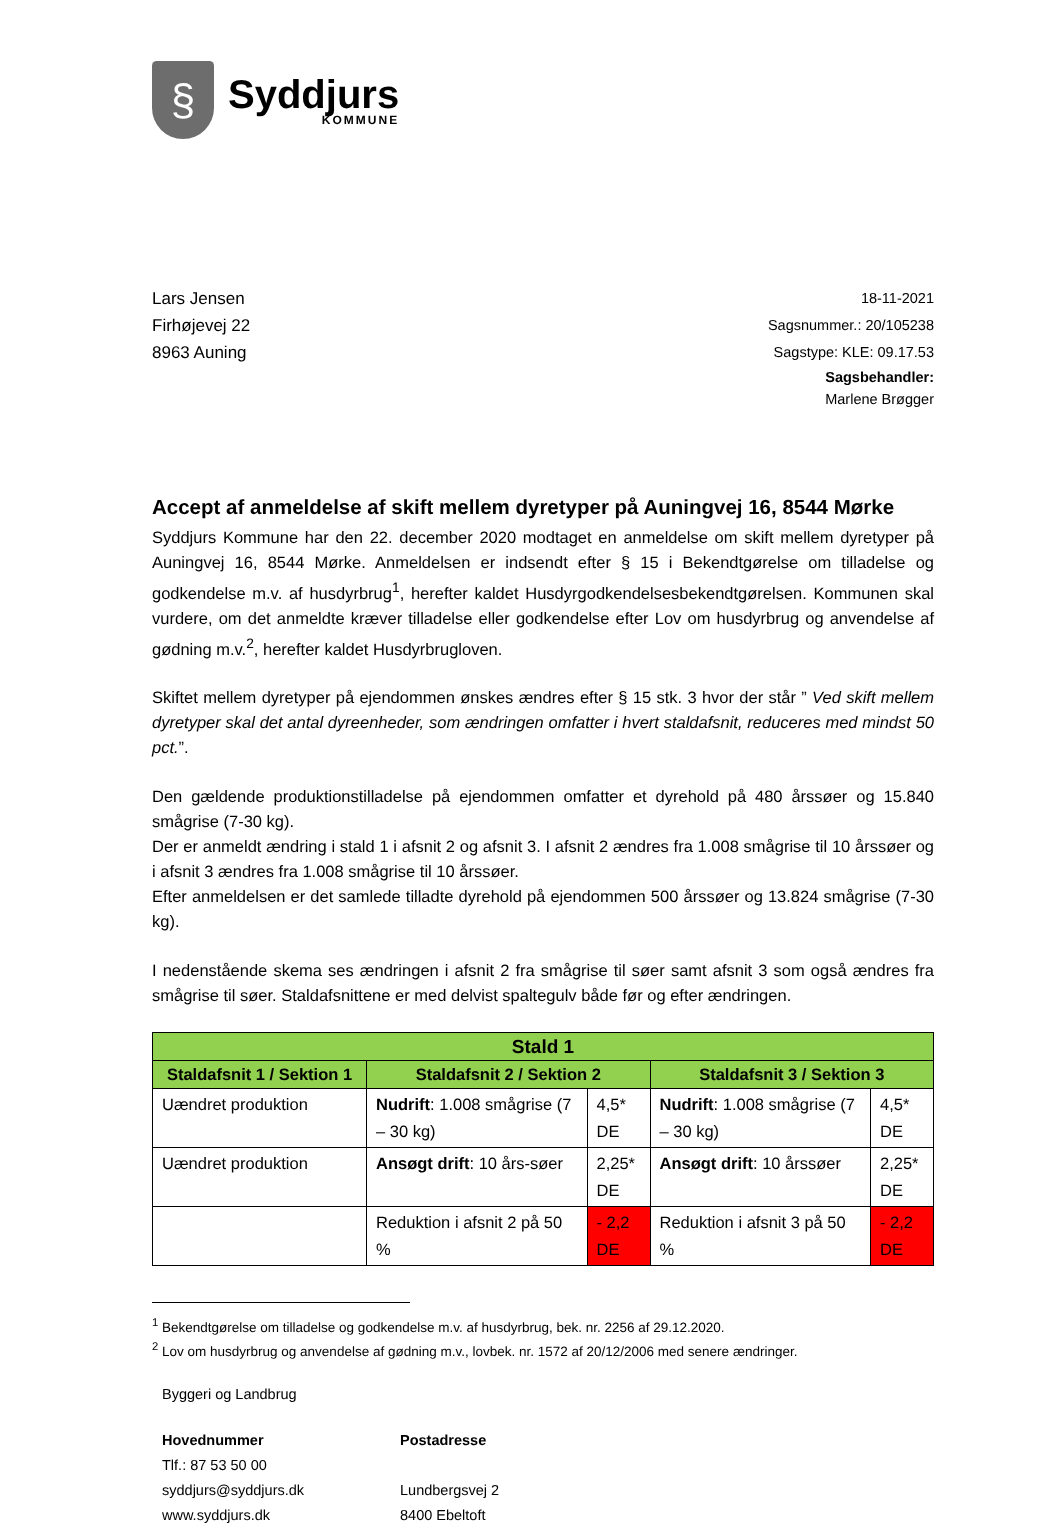§
Syddjurs
KOMMUNE
Lars Jensen
Firhøjevej 22
8963 Auning
18-11-2021
Sagsnummer.: 20/105238
Sagstype: KLE: 09.17.53
Sagsbehandler:
Marlene Brøgger
Accept af anmeldelse af skift mellem dyretyper på Auningvej 16, 8544 Mørke
Syddjurs Kommune har den 22. december 2020 modtaget en anmeldelse om skift mellem dyretyper på Auningvej 16, 8544 Mørke. Anmeldelsen er indsendt efter § 15 i Bekendtgørelse om tilladelse og godkendelse m.v. af husdyrbrug<sup>1</sup>, herefter kaldet Husdyrgodkendelsesbekendtgørelsen. Kommunen skal vurdere, om det anmeldte kræver tilladelse eller godkendelse efter Lov om husdyrbrug og anvendelse af gødning m.v.<sup>2</sup>, herefter kaldet Husdyrbrugloven.
Skiftet mellem dyretyper på ejendommen ønskes ændres efter § 15 stk. 3 hvor der står ” Ved skift mellem dyretyper skal det antal dyreenheder, som ændringen omfatter i hvert staldafsnit, reduceres med mindst 50 pct.”.
Den gældende produktionstilladelse på ejendommen omfatter et dyrehold på 480 årssøer og 15.840 smågrise (7-30 kg).
Der er anmeldt ændring i stald 1 i afsnit 2 og afsnit 3. I afsnit 2 ændres fra 1.008 smågrise til 10 årssøer og i afsnit 3 ændres fra 1.008 smågrise til 10 årssøer.
Efter anmeldelsen er det samlede tilladte dyrehold på ejendommen 500 årssøer og 13.824 smågrise (7-30 kg).
I nedenstående skema ses ændringen i afsnit 2 fra smågrise til søer samt afsnit 3 som også ændres fra smågrise til søer. Staldafsnittene er med delvist spaltegulv både før og efter ændringen.
| Stald 1 | | | | |
| --- | --- | --- | --- | --- |
| Staldafsnit 1 / Sektion 1 | Staldafsnit 2 / Sektion 2 | | Staldafsnit 3 / Sektion 3 | |
| Uændret produktion | Nudrift : 1.008 smågrise (7 – 30 kg) | 4,5* DE | Nudrift : 1.008 smågrise (7 – 30 kg) | 4,5* DE |
| Uændret produktion | Ansøgt drift : 10 års-søer | 2,25* DE | Ansøgt drift : 10 årssøer | 2,25* DE |
| | Reduktion i afsnit 2 på 50 % | - 2,2 DE | Reduktion i afsnit 3 på 50 % | - 2,2 DE |
<sup>1</sup> Bekendtgørelse om tilladelse og godkendelse m.v. af husdyrbrug, bek. nr. 2256 af 29.12.2020.
<sup>2</sup> Lov om husdyrbrug og anvendelse af gødning m.v., lovbek. nr. 1572 af 20/12/2006 med senere ændringer.
Byggeri og Landbrug
Hovednummer
Tlf.: 87 53 50 00
syddjurs@syddjurs.dk
www.syddjurs.dk
Postadresse
Lundbergsvej 2
8400 Ebeltoft